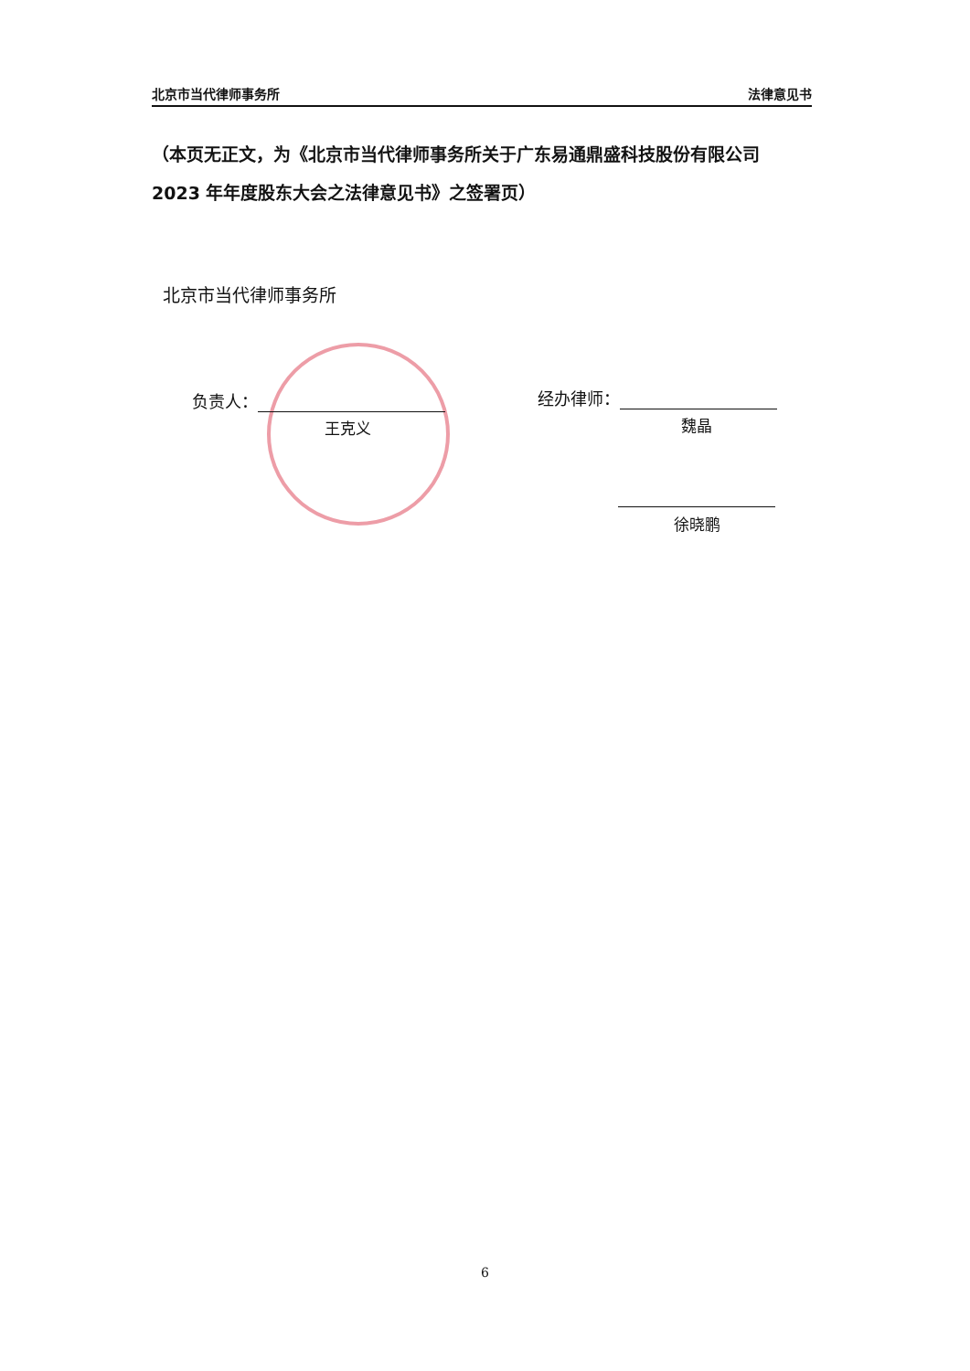北京市当代律师事务所 法律意见书
（本页无正文，为《北京市当代律师事务所关于广东易通鼎盛科技股份有限公司 2023 年年度股东大会之法律意见书》之签署页）
北京市当代律师事务所
负责人：
王克义
经办律师：
魏晶
徐晓鹏
6